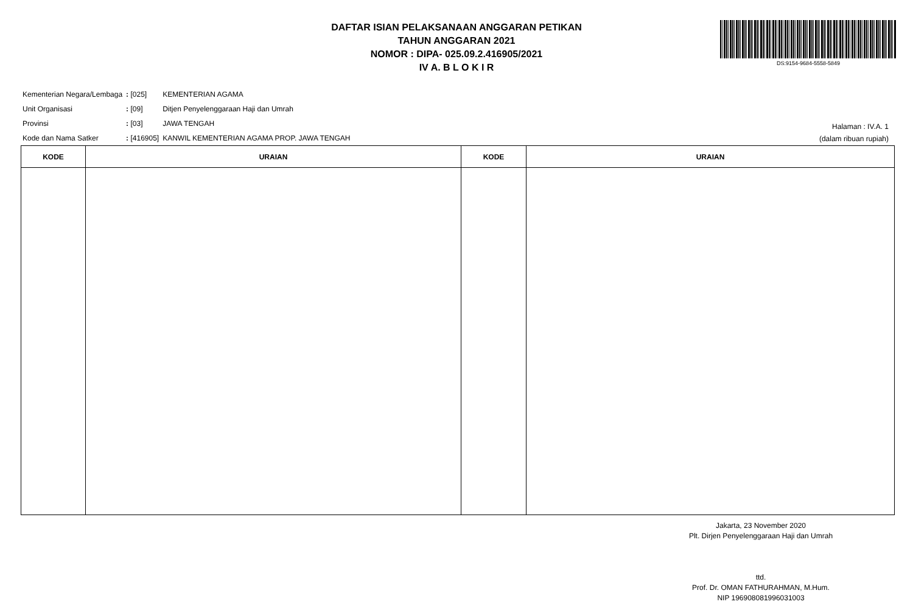DAFTAR ISIAN PELAKSANAAN ANGGARAN PETIKAN
TAHUN ANGGARAN 2021
NOMOR : DIPA- 025.09.2.416905/2021
IV A. B L O K I R
DS:9154-9684-5558-5849
| Kementerian Negara/Lembaga | : [025] | KEMENTERIAN AGAMA |
| Unit Organisasi | : [09] | Ditjen Penyelenggaraan Haji dan Umrah |
| Provinsi | : [03] | JAWA TENGAH |
| Kode dan Nama Satker | : [416905] | KANWIL KEMENTERIAN AGAMA PROP. JAWA TENGAH |
Halaman : IV.A. 1
(dalam ribuan rupiah)
| KODE | URAIAN | KODE | URAIAN |
| --- | --- | --- | --- |
Jakarta, 23 November 2020
Plt. Dirjen Penyelenggaraan Haji dan Umrah
ttd.
Prof. Dr. OMAN FATHURAHMAN, M.Hum.
NIP 196908081996031003